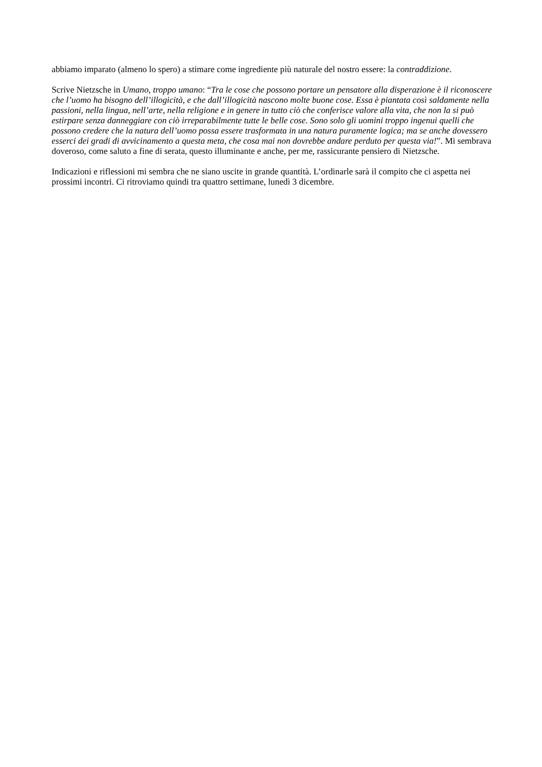abbiamo imparato (almeno lo spero) a stimare come ingrediente più naturale del nostro essere: la contraddizione.
Scrive Nietzsche in Umano, troppo umano: “Tra le cose che possono portare un pensatore alla disperazione è il riconoscere che l’uomo ha bisogno dell’illogicità, e che dall’illogicità nascono molte buone cose. Essa è piantata così saldamente nella passioni, nella lingua, nell’arte, nella religione e in genere in tutto ciò che conferisce valore alla vita, che non la si può estirpare senza danneggiare con ciò irreparabilmente tutte le belle cose. Sono solo gli uomini troppo ingenui quelli che possono credere che la natura dell’uomo possa essere trasformata in una natura puramente logica; ma se anche dovessero esserci dei gradi di avvicinamento a questa meta, che cosa mai non dovrebbe andare perduto per questa via!”. Mi sembrava doveroso, come saluto a fine di serata, questo illuminante e anche, per me, rassicurante pensiero di Nietzsche.
Indicazioni e riflessioni mi sembra che ne siano uscite in grande quantità. L’ordinarle sarà il compito che ci aspetta nei prossimi incontri. Ci ritroviamo quindi tra quattro settimane, lunedì 3 dicembre.